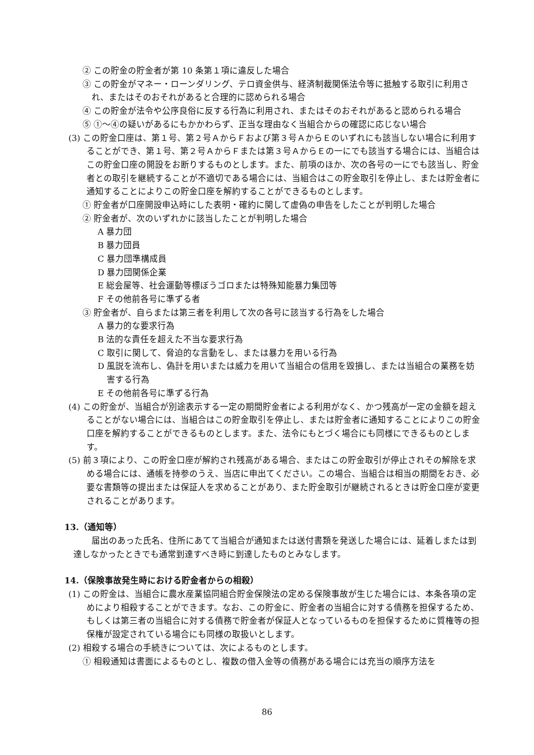② この貯金の貯金者が第 10 条第１項に違反した場合
③ この貯金がマネー・ローンダリング、テロ資金供与、経済制裁関係法令等に抵触する取引に利用され、またはそのおそれがあると合理的に認められる場合
④ この貯金が法令や公序良俗に反する行為に利用され、またはそのおそれがあると認められる場合
⑤ ①～④の疑いがあるにもかかわらず、正当な理由なく当組合からの確認に応じない場合
(3) この貯金口座は、第１号、第２号ＡからＦおよび第３号ＡからＥのいずれにも該当しない場合に利用することができ、第１号、第２号ＡからＦまたは第３号ＡからＥの一にでも該当する場合には、当組合はこの貯金口座の開設をお断りするものとします。また、前項のほか、次の各号の一にでも該当し、貯金者との取引を継続することが不適切である場合には、当組合はこの貯金取引を停止し、または貯金者に通知することによりこの貯金口座を解約することができるものとします。
① 貯金者が口座開設申込時にした表明・確約に関して虚偽の申告をしたことが判明した場合
② 貯金者が、次のいずれかに該当したことが判明した場合
A 暴力団
B 暴力団員
C 暴力団準構成員
D 暴力団関係企業
E 総会屋等、社会運動等標ぼうゴロまたは特殊知能暴力集団等
F その他前各号に準ずる者
③ 貯金者が、自らまたは第三者を利用して次の各号に該当する行為をした場合
A 暴力的な要求行為
B 法的な責任を超えた不当な要求行為
C 取引に関して、脅迫的な言動をし、または暴力を用いる行為
D 風説を流布し、偽計を用いまたは威力を用いて当組合の信用を毀損し、または当組合の業務を妨害する行為
E その他前各号に準ずる行為
(4) この貯金が、当組合が別途表示する一定の期間貯金者による利用がなく、かつ残高が一定の金額を超えることがない場合には、当組合はこの貯金取引を停止し、または貯金者に通知することによりこの貯金口座を解約することができるものとします。また、法令にもとづく場合にも同様にできるものとします。
(5) 前３項により、この貯金口座が解約され残高がある場合、またはこの貯金取引が停止されその解除を求める場合には、通帳を持参のうえ、当店に申出てください。この場合、当組合は相当の期間をおき、必要な書類等の提出または保証人を求めることがあり、また貯金取引が継続されるときは貯金口座が変更されることがあります。
13.（通知等）
届出のあった氏名、住所にあてて当組合が通知または送付書類を発送した場合には、延着しまたは到達しなかったときでも通常到達すべき時に到達したものとみなします。
14.（保険事故発生時における貯金者からの相殺）
(1) この貯金は、当組合に農水産業協同組合貯金保険法の定める保険事故が生じた場合には、本条各項の定めにより相殺することができます。なお、この貯金に、貯金者の当組合に対する債務を担保するため、もしくは第三者の当組合に対する債務で貯金者が保証人となっているものを担保するために質権等の担保権が設定されている場合にも同様の取扱いとします。
(2) 相殺する場合の手続きについては、次によるものとします。
① 相殺通知は書面によるものとし、複数の借入金等の債務がある場合には充当の順序方法を
86